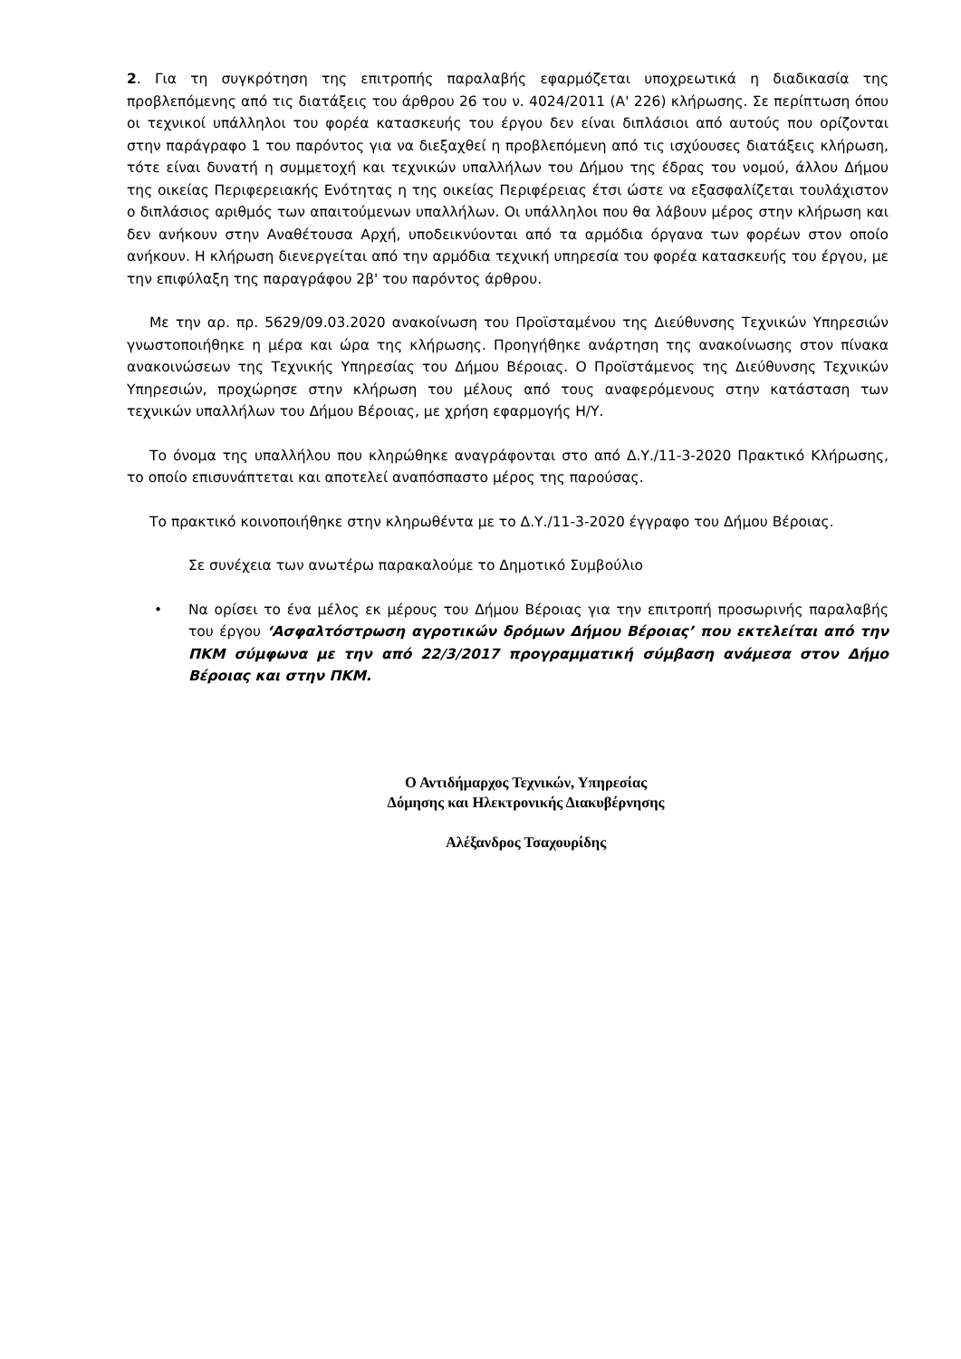2. Για τη συγκρότηση της επιτροπής παραλαβής εφαρμόζεται υποχρεωτικά η διαδικασία της προβλεπόμενης από τις διατάξεις του άρθρου 26 του ν. 4024/2011 (Α' 226) κλήρωσης. Σε περίπτωση όπου οι τεχνικοί υπάλληλοι του φορέα κατασκευής του έργου δεν είναι διπλάσιοι από αυτούς που ορίζονται στην παράγραφο 1 του παρόντος για να διεξαχθεί η προβλεπόμενη από τις ισχύουσες διατάξεις κλήρωση, τότε είναι δυνατή η συμμετοχή και τεχνικών υπαλλήλων του Δήμου της έδρας του νομού, άλλου Δήμου της οικείας Περιφερειακής Ενότητας η της οικείας Περιφέρειας έτσι ώστε να εξασφαλίζεται τουλάχιστον ο διπλάσιος αριθμός των απαιτούμενων υπαλλήλων. Οι υπάλληλοι που θα λάβουν μέρος στην κλήρωση και δεν ανήκουν στην Αναθέτουσα Αρχή, υποδεικνύονται από τα αρμόδια όργανα των φορέων στον οποίο ανήκουν. Η κλήρωση διενεργείται από την αρμόδια τεχνική υπηρεσία του φορέα κατασκευής του έργου, με την επιφύλαξη της παραγράφου 2β' του παρόντος άρθρου.
Με την αρ. πρ. 5629/09.03.2020 ανακοίνωση του Προϊσταμένου της Διεύθυνσης Τεχνικών Υπηρεσιών γνωστοποιήθηκε η μέρα και ώρα της κλήρωσης. Προηγήθηκε ανάρτηση της ανακοίνωσης στον πίνακα ανακοινώσεων της Τεχνικής Υπηρεσίας του Δήμου Βέροιας. Ο Προϊστάμενος της Διεύθυνσης Τεχνικών Υπηρεσιών, προχώρησε στην κλήρωση του μέλους από τους αναφερόμενους στην κατάσταση των τεχνικών υπαλλήλων του Δήμου Βέροιας, με χρήση εφαρμογής Η/Υ.
Το όνομα της υπαλλήλου που κληρώθηκε αναγράφονται στο από Δ.Υ./11-3-2020 Πρακτικό Κλήρωσης, το οποίο επισυνάπτεται και αποτελεί αναπόσπαστο μέρος της παρούσας.
Το πρακτικό κοινοποιήθηκε στην κληρωθέντα με το Δ.Υ./11-3-2020 έγγραφο του Δήμου Βέροιας.
Σε συνέχεια των ανωτέρω παρακαλούμε το Δημοτικό Συμβούλιο
• Να ορίσει το ένα μέλος εκ μέρους του Δήμου Βέροιας για την επιτροπή προσωρινής παραλαβής του έργου ‘Ασφαλτόστρωση αγροτικών δρόμων Δήμου Βέροιας’ που εκτελείται από την ΠΚΜ σύμφωνα με την από 22/3/2017 προγραμματική σύμβαση ανάμεσα στον Δήμο Βέροιας και στην ΠΚΜ.
Ο Αντιδήμαρχος Τεχνικών, Υπηρεσίας
Δόμησης και Ηλεκτρονικής Διακυβέρνησης
Αλέξανδρος Τσαχουρίδης